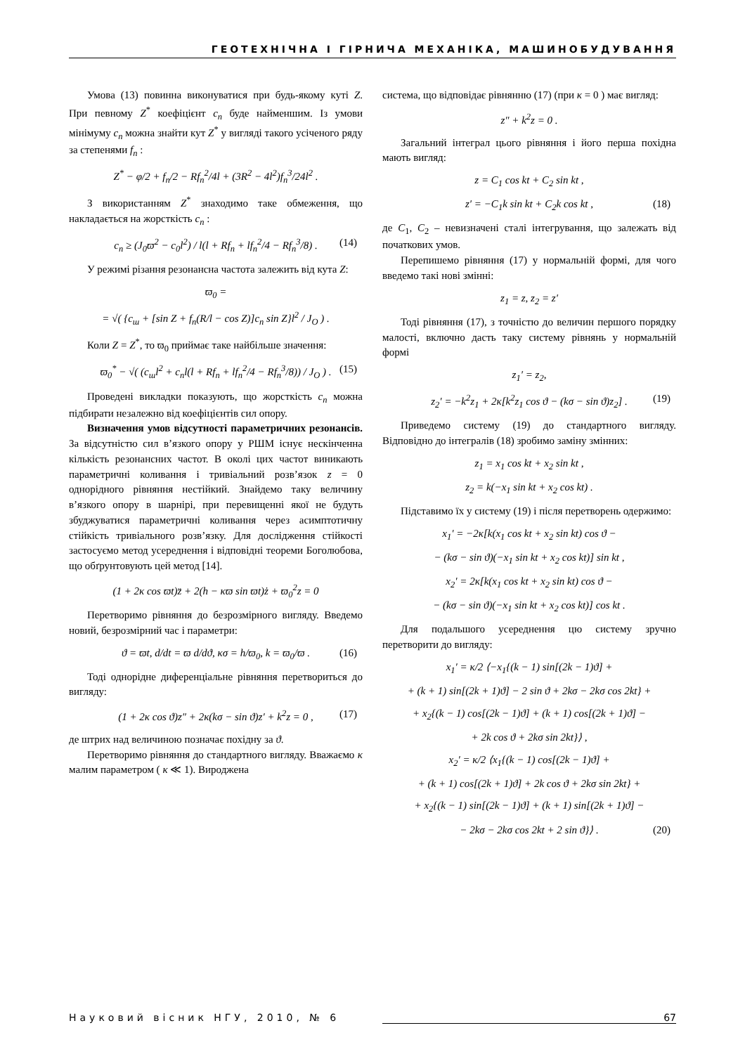ГЕОТЕХНІЧНА І ГІРНИЧА МЕХАНІКА, МАШИНОБУДУВАННЯ
Умова (13) повинна виконуватися при будь-якому куті Z. При певному Z<sup>*</sup> коефіцієнт c<sub>n</sub> буде найменшим. Із умови мінімуму c<sub>n</sub> можна знайти кут Z<sup>*</sup> у вигляді такого усіченого ряду за степенями f<sub>n</sub> :
Z<sup>*</sup> − φ/2 + f<sub>n</sub>/2 − Rf<sub>n</sub><sup>2</sup>/4l + (3R<sup>2</sup> − 4l<sup>2</sup>)f<sub>n</sub><sup>3</sup>/24l<sup>2</sup> .
З використанням Z<sup>*</sup> знаходимо таке обмеження, що накладається на жорсткість c<sub>n</sub> :
c<sub>n</sub> ≥ (J<sub>0</sub>ϖ<sup>2</sup> − c<sub>0</sub>l<sup>2</sup>) / l(l + Rf<sub>n</sub> + lf<sub>n</sub><sup>2</sup>/4 − Rf<sub>n</sub><sup>3</sup>/8) . (14)
У режимі різання резонансна частота залежить від кута Z:
ϖ<sub>0</sub> =
= √( {c<sub>ш</sub> + [sin Z + f<sub>n</sub>(R/l − cos Z)]c<sub>n</sub> sin Z}l<sup>2</sup> / J<sub>O</sub> ) .
Коли Z = Z<sup>*</sup>, то ϖ<sub>0</sub> приймає таке найбільше значення:
ϖ<sub>0</sub><sup>*</sup> − √( (c<sub>ш</sub>l<sup>2</sup> + c<sub>n</sub>l(l + Rf<sub>n</sub> + lf<sub>n</sub><sup>2</sup>/4 − Rf<sub>n</sub><sup>3</sup>/8)) / J<sub>O</sub> ) . (15)
Проведені викладки показують, що жорсткість c<sub>n</sub> можна підбирати незалежно від коефіцієнтів сил опору.
Визначення умов відсутності параметричних резонансів. За відсутністю сил в’язкого опору у РШМ існує нескінченна кількість резонансних частот. В околі цих частот виникають параметричні коливання і тривіальний розв’язок z = 0 однорідного рівняння нестійкий. Знайдемо таку величину в’язкого опору в шарнірі, при перевищенні якої не будуть збуджуватися параметричні коливання через асимптотичну стійкість тривіального розв’язку. Для дослідження стійкості застосуємо метод усереднення і відповідні теореми Боголюбова, що обґрунтовують цей метод [14].
(1 + 2κ cos ϖt)z̈ + 2(h − κϖ sin ϖt)ż + ϖ<sub>0</sub><sup>2</sup>z = 0
Перетворимо рівняння до безрозмірного вигляду. Введемо новий, безрозмірний час і параметри:
ϑ = ϖt, d/dt = ϖ d/dϑ, κσ = h/ϖ<sub>0</sub>, k = ϖ<sub>0</sub>/ϖ . (16)
Тоді однорідне диференціальне рівняння перетвориться до вигляду:
(1 + 2κ cos ϑ)z″ + 2κ(kσ − sin ϑ)z′ + k<sup>2</sup>z = 0 , (17)
де штрих над величиною позначає похідну за ϑ.
Перетворимо рівняння до стандартного вигляду. Вважаємо κ малим параметром ( κ ≪ 1). Вироджена
система, що відповідає рівнянню (17) (при κ = 0 ) має вигляд:
z″ + k<sup>2</sup>z = 0 .
Загальний інтеграл цього рівняння і його перша похідна мають вигляд:
z = C<sub>1</sub> cos kt + C<sub>2</sub> sin kt ,
z′ = −C<sub>1</sub>k sin kt + C<sub>2</sub>k cos kt , (18)
де C<sub>1</sub>, C<sub>2</sub> – невизначені сталі інтегрування, що залежать від початкових умов.
Перепишемо рівняння (17) у нормальній формі, для чого введемо такі нові змінні:
z<sub>1</sub> = z, z<sub>2</sub> = z′
Тоді рівняння (17), з точністю до величин першого порядку малості, включно дасть таку систему рівнянь у нормальній формі
z<sub>1</sub>′ = z<sub>2</sub>,
z<sub>2</sub>′ = −k<sup>2</sup>z<sub>1</sub> + 2κ[k<sup>2</sup>z<sub>1</sub> cos ϑ − (kσ − sin ϑ)z<sub>2</sub>] . (19)
Приведемо систему (19) до стандартного вигляду. Відповідно до інтегралів (18) зробимо заміну змінних:
z<sub>1</sub> = x<sub>1</sub> cos kt + x<sub>2</sub> sin kt ,
z<sub>2</sub> = k(−x<sub>1</sub> sin kt + x<sub>2</sub> cos kt) .
Підставимо їх у систему (19) і після перетворень одержимо:
x<sub>1</sub>′ = −2κ[k(x<sub>1</sub> cos kt + x<sub>2</sub> sin kt) cos ϑ −
− (kσ − sin ϑ)(−x<sub>1</sub> sin kt + x<sub>2</sub> cos kt)] sin kt ,
x<sub>2</sub>′ = 2κ[k(x<sub>1</sub> cos kt + x<sub>2</sub> sin kt) cos ϑ −
− (kσ − sin ϑ)(−x<sub>1</sub> sin kt + x<sub>2</sub> cos kt)] cos kt .
Для подальшого усереднення цю систему зручно перетворити до вигляду:
x<sub>1</sub>′ = κ/2 ⟨−x<sub>1</sub>{(k − 1) sin[(2k − 1)ϑ] +
+ (k + 1) sin[(2k + 1)ϑ] − 2 sin ϑ + 2kσ − 2kσ cos 2kt} +
+ x<sub>2</sub>{(k − 1) cos[(2k − 1)ϑ] + (k + 1) cos[(2k + 1)ϑ] −
+ 2k cos ϑ + 2kσ sin 2kt}⟩ ,
x<sub>2</sub>′ = κ/2 ⟨x<sub>1</sub>{(k − 1) cos[(2k − 1)ϑ] +
+ (k + 1) cos[(2k + 1)ϑ] + 2k cos ϑ + 2kσ sin 2kt} +
+ x<sub>2</sub>{(k − 1) sin[(2k − 1)ϑ] + (k + 1) sin[(2k + 1)ϑ] −
− 2kσ − 2kσ cos 2kt + 2 sin ϑ}⟩ . (20)
Науковий вісник НГУ, 2010, № 6 67